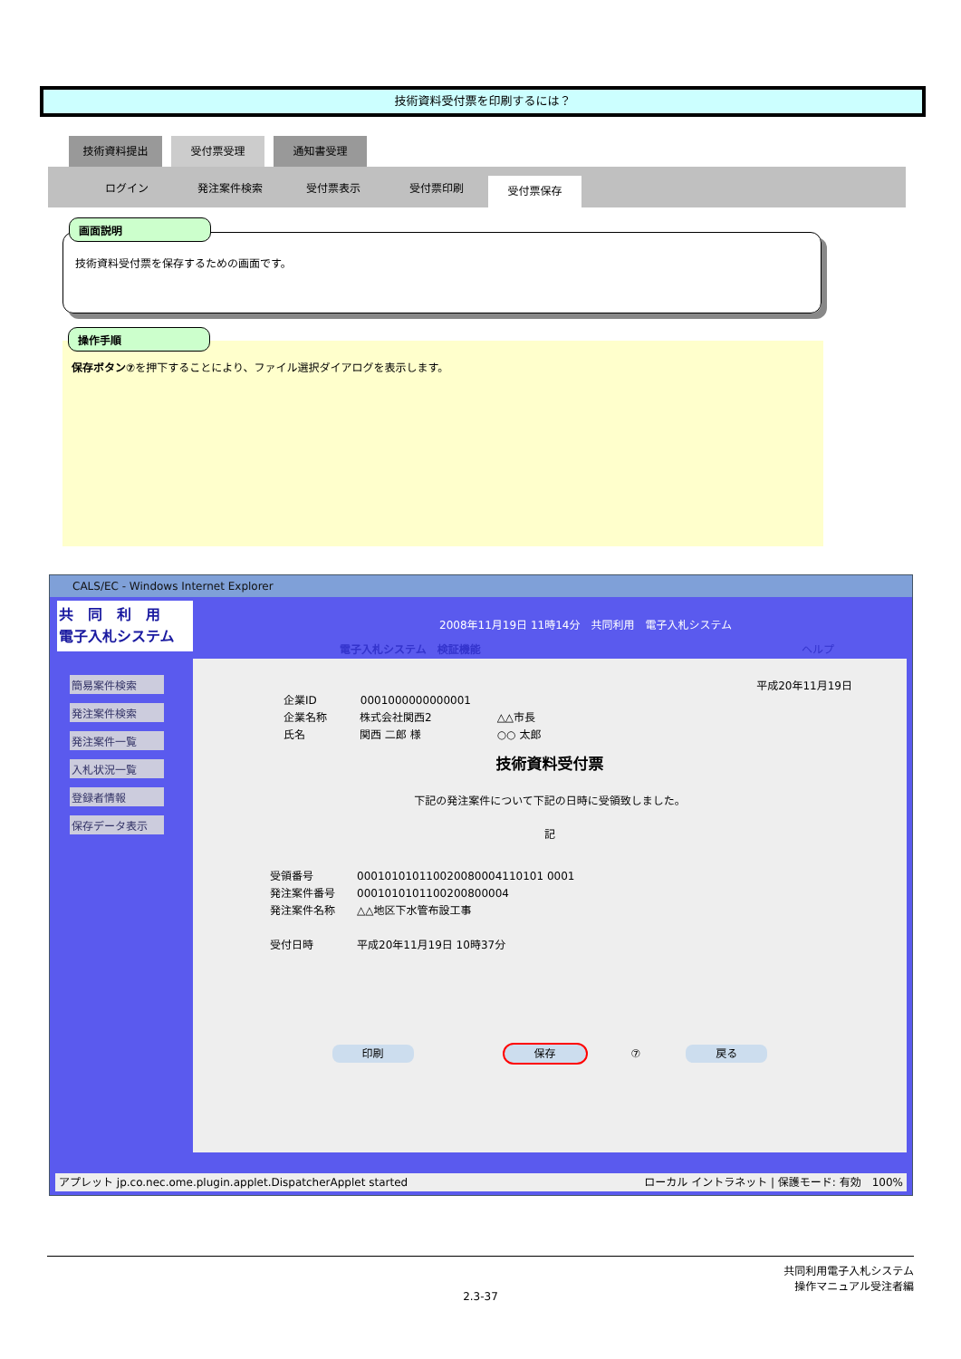技術資料受付票を印刷するには？
技術資料提出 受付票受理 通知書受理
ログイン 発注案件検索 受付票表示 受付票印刷
受付票保存
技術資料受付票を保存するための画面です。
画面説明
保存ボタン⑦を押下することにより、ファイル選択ダイアログを表示します。
操作手順
CALS/EC - Windows Internet Explorer
共　同　利　用
電子入札システム
2008年11月19日 11時14分　共同利用　電子入札システム
電子入札システム　検証機能 ヘルプ
簡易案件検索
発注案件検索
発注案件一覧
入札状況一覧
登録者情報
保存データ表示
平成20年11月19日
企業ID　　　　0001000000000001
企業名称　　　株式会社関西2　　　　　　△△市長
氏名　　　　　関西 二郎 様　　　　　　　○○ 太郎
技術資料受付票
下記の発注案件について下記の日時に受領致しました。
記
受領番号　　　　000101010110020080004110101 0001
発注案件番号　　0001010101100200800004
発注案件名称　　△△地区下水管布設工事
受付日時　　　　平成20年11月19日 10時37分
印刷 保存 ⑦ 戻る
アプレット jp.co.nec.ome.plugin.applet.DispatcherApplet started ローカル イントラネット | 保護モード: 有効　100%
共同利用電子入札システム
操作マニュアル受注者編
2.3-37